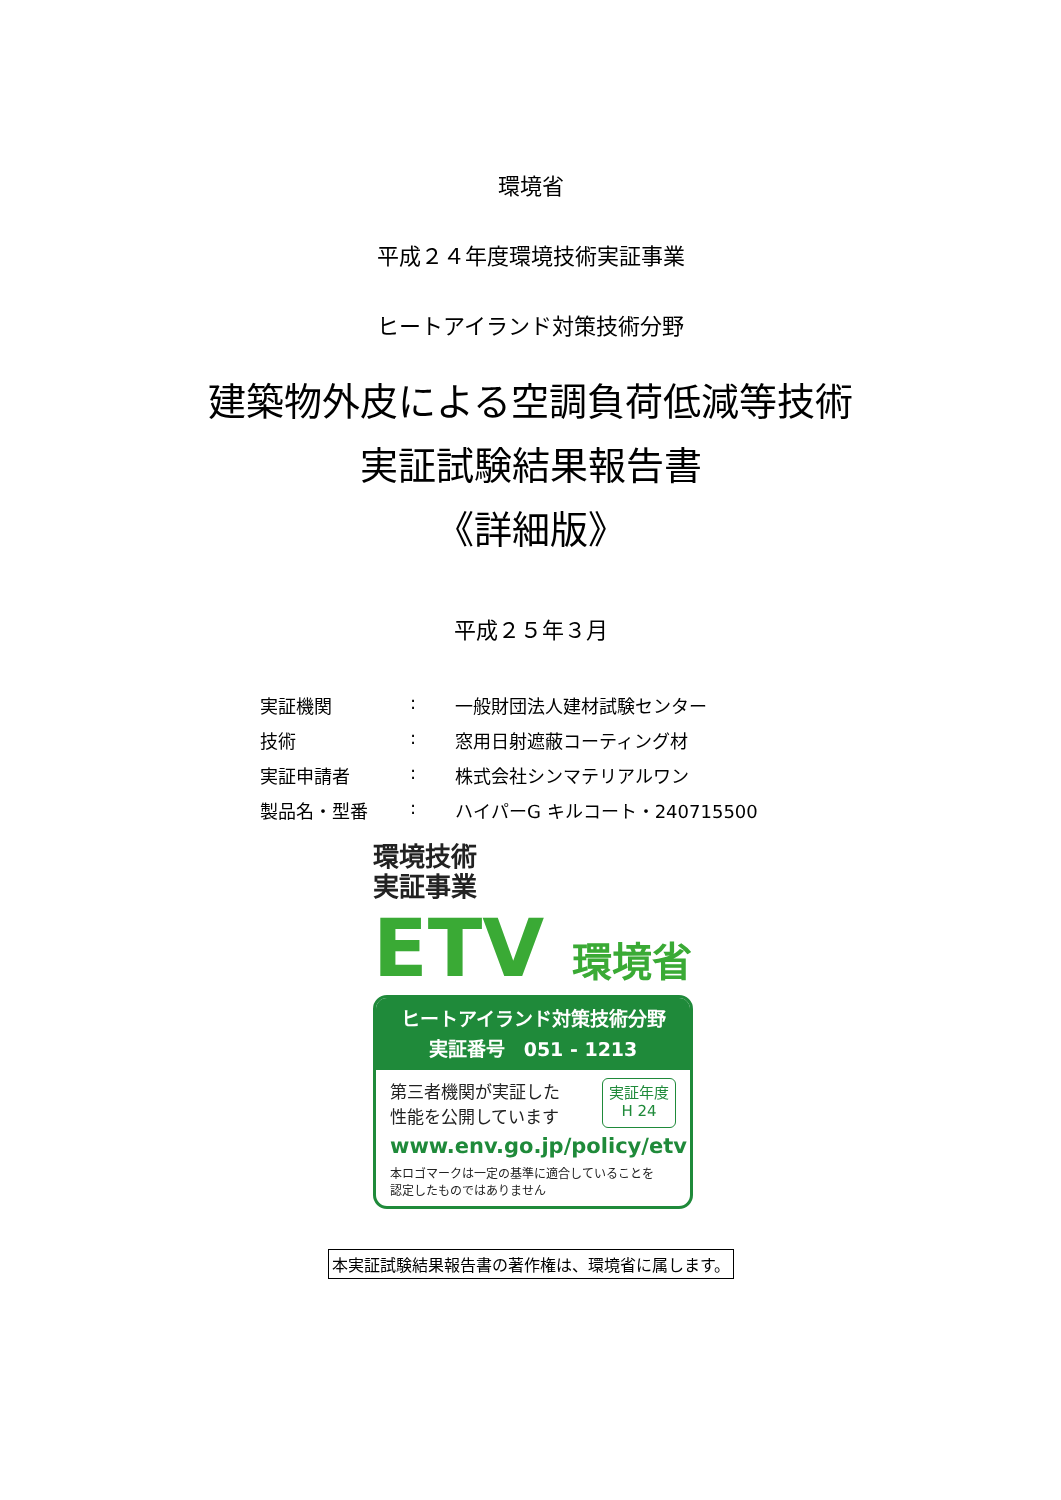環境省
平成２４年度環境技術実証事業
ヒートアイランド対策技術分野
建築物外皮による空調負荷低減等技術
実証試験結果報告書
《詳細版》
平成２５年３月
実証機関: 一般財団法人建材試験センター
技術: 窓用日射遮蔽コーティング材
実証申請者: 株式会社シンマテリアルワン
製品名・型番: ハイパーG キルコート・240715500
環境技術
実証事業
ETV 環境省
ヒートアイランド対策技術分野
実証番号　051 - 1213
第三者機関が実証した
性能を公開しています
実証年度
H 24
www.env.go.jp/policy/etv
本ロゴマークは一定の基準に適合していることを
認定したものではありません
本実証試験結果報告書の著作権は、環境省に属します。